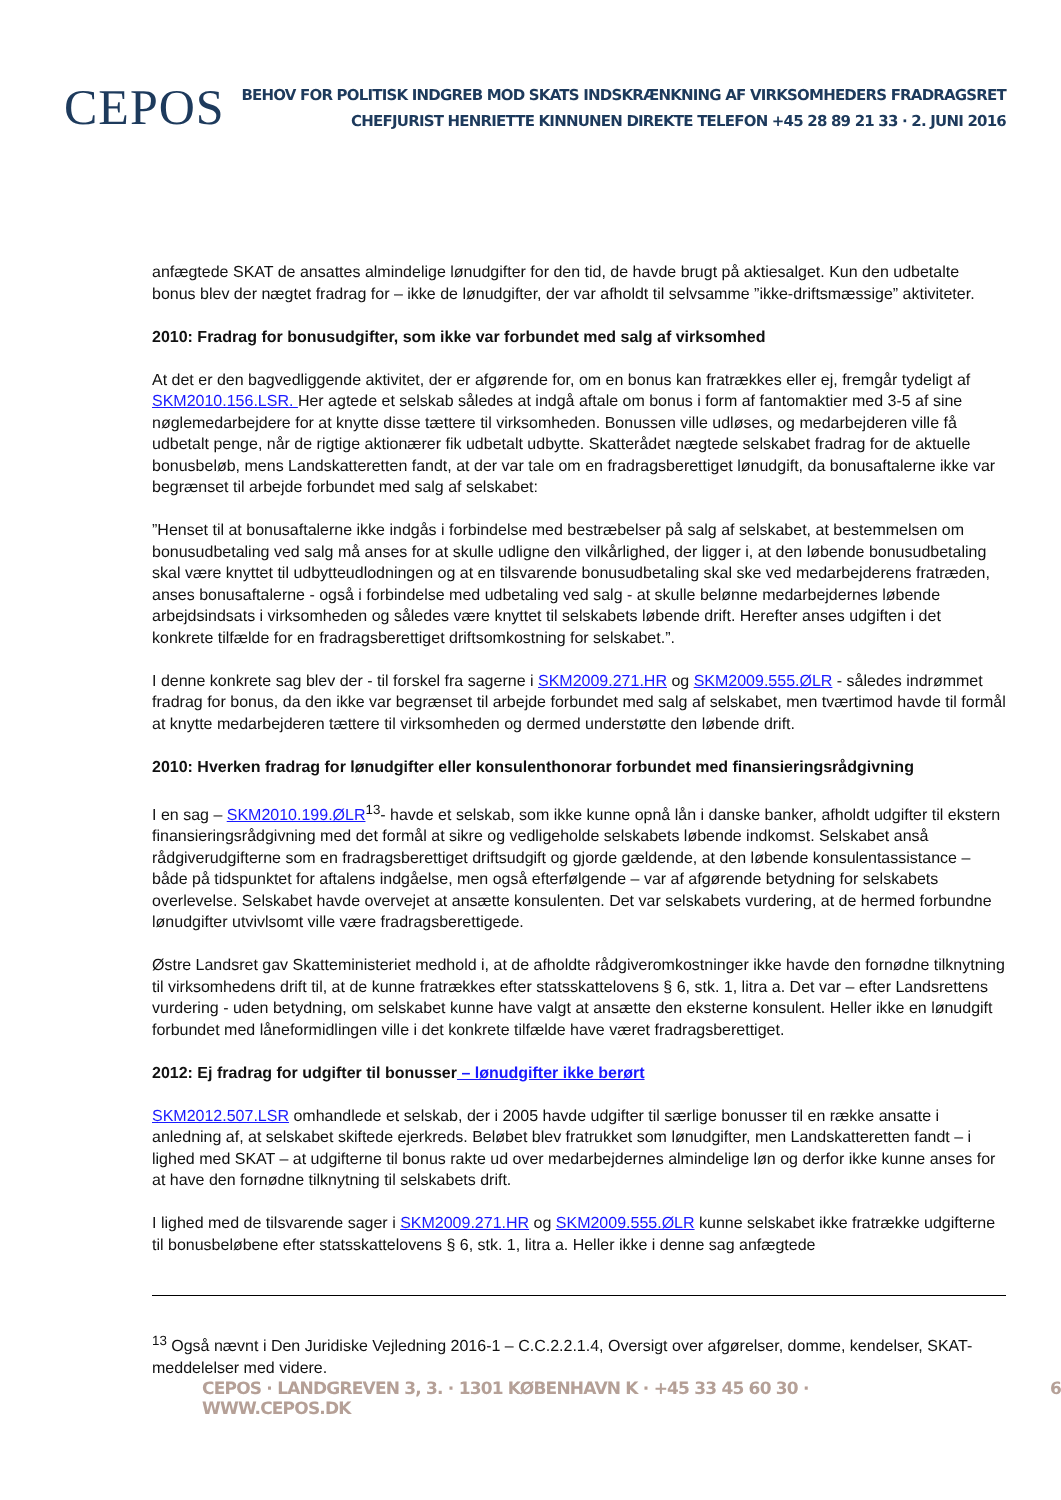CEPOS
BEHOV FOR POLITISK INDGREB MOD SKATS INDSKRÆNKNING AF VIRKSOMHEDERS FRADRAGSRET
CHEFJURIST HENRIETTE KINNUNEN DIREKTE TELEFON +45 28 89 21 33 · 2. JUNI 2016
anfægtede SKAT de ansattes almindelige lønudgifter for den tid, de havde brugt på aktiesalget. Kun den udbetalte bonus blev der nægtet fradrag for – ikke de lønudgifter, der var afholdt til selvsamme ”ikke-driftsmæssige” aktiviteter.
2010: Fradrag for bonusudgifter, som ikke var forbundet med salg af virksomhed
At det er den bagvedliggende aktivitet, der er afgørende for, om en bonus kan fratrækkes eller ej, fremgår tydeligt af SKM2010.156.LSR. Her agtede et selskab således at indgå aftale om bonus i form af fantomaktier med 3-5 af sine nøglemedarbejdere for at knytte disse tættere til virksomheden. Bonussen ville udløses, og medarbejderen ville få udbetalt penge, når de rigtige aktionærer fik udbetalt udbytte. Skatterådet nægtede selskabet fradrag for de aktuelle bonusbeløb, mens Landskatteretten fandt, at der var tale om en fradragsberettiget lønudgift, da bonusaftalerne ikke var begrænset til arbejde forbundet med salg af selskabet:
”Henset til at bonusaftalerne ikke indgås i forbindelse med bestræbelser på salg af selskabet, at bestemmelsen om bonusudbetaling ved salg må anses for at skulle udligne den vilkårlighed, der ligger i, at den løbende bonusudbetaling skal være knyttet til udbytteudlodningen og at en tilsvarende bonusudbetaling skal ske ved medarbejderens fratræden, anses bonusaftalerne - også i forbindelse med udbetaling ved salg - at skulle belønne medarbejdernes løbende arbejdsindsats i virksomheden og således være knyttet til selskabets løbende drift. Herefter anses udgiften i det konkrete tilfælde for en fradragsberettiget driftsomkostning for selskabet.”.
I denne konkrete sag blev der - til forskel fra sagerne i SKM2009.271.HR og SKM2009.555.ØLR - således indrømmet fradrag for bonus, da den ikke var begrænset til arbejde forbundet med salg af selskabet, men tværtimod havde til formål at knytte medarbejderen tættere til virksomheden og dermed understøtte den løbende drift.
2010: Hverken fradrag for lønudgifter eller konsulenthonorar forbundet med finansieringsrådgivning
I en sag – SKM2010.199.ØLR<sup>13</sup>- havde et selskab, som ikke kunne opnå lån i danske banker, afholdt udgifter til ekstern finansieringsrådgivning med det formål at sikre og vedligeholde selskabets løbende indkomst. Selskabet anså rådgiverudgifterne som en fradragsberettiget driftsudgift og gjorde gældende, at den løbende konsulentassistance – både på tidspunktet for aftalens indgåelse, men også efterfølgende – var af afgørende betydning for selskabets overlevelse. Selskabet havde overvejet at ansætte konsulenten. Det var selskabets vurdering, at de hermed forbundne lønudgifter utvivlsomt ville være fradragsberettigede.
Østre Landsret gav Skatteministeriet medhold i, at de afholdte rådgiveromkostninger ikke havde den fornødne tilknytning til virksomhedens drift til, at de kunne fratrækkes efter statsskattelovens § 6, stk. 1, litra a. Det var – efter Landsrettens vurdering - uden betydning, om selskabet kunne have valgt at ansætte den eksterne konsulent. Heller ikke en lønudgift forbundet med låneformidlingen ville i det konkrete tilfælde have været fradragsberettiget.
2012: Ej fradrag for udgifter til bonusser – lønudgifter ikke berørt
SKM2012.507.LSR omhandlede et selskab, der i 2005 havde udgifter til særlige bonusser til en række ansatte i anledning af, at selskabet skiftede ejerkreds. Beløbet blev fratrukket som lønudgifter, men Landskatteretten fandt – i lighed med SKAT – at udgifterne til bonus rakte ud over medarbejdernes almindelige løn og derfor ikke kunne anses for at have den fornødne tilknytning til selskabets drift.
I lighed med de tilsvarende sager i SKM2009.271.HR og SKM2009.555.ØLR kunne selskabet ikke fratrække udgifterne til bonusbeløbene efter statsskattelovens § 6, stk. 1, litra a. Heller ikke i denne sag anfægtede
<sup>13</sup> Også nævnt i Den Juridiske Vejledning 2016-1 – C.C.2.2.1.4, Oversigt over afgørelser, domme, kendelser, SKAT-meddelelser med videre.
CEPOS · LANDGREVEN 3, 3. · 1301 KØBENHAVN K · +45 33 45 60 30 · WWW.CEPOS.DK 6